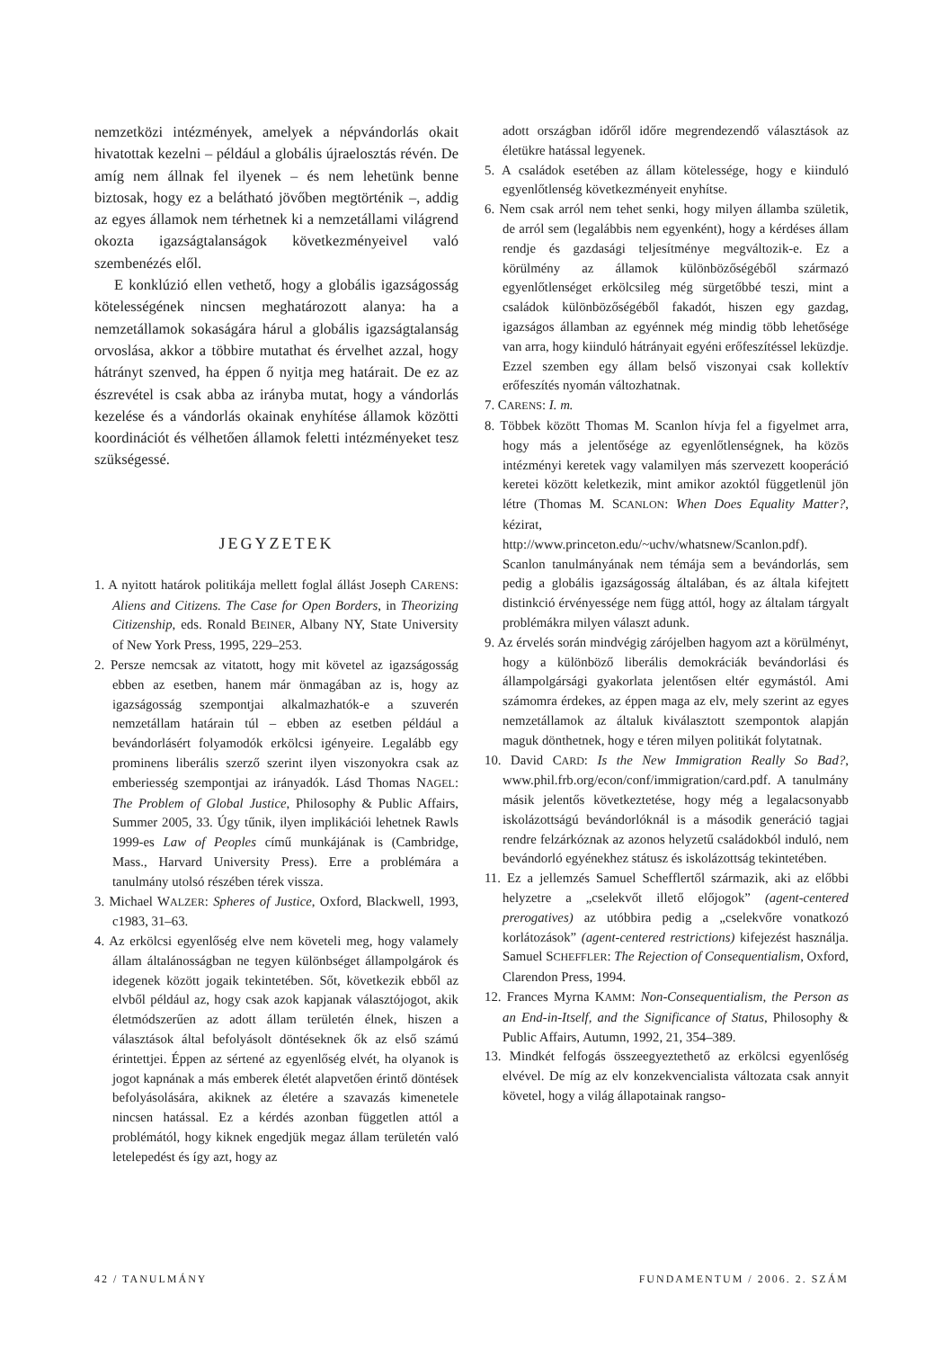nemzetközi intézmények, amelyek a népvándorlás okait hivatottak kezelni – például a globális újraelosztás révén. De amíg nem állnak fel ilyenek – és nem lehetünk benne biztosak, hogy ez a belátható jövőben megtörténik –, addig az egyes államok nem térhetnek ki a nemzetállami világrend okozta igazságtalanságok következményeivel való szembenézés elől.
E konklúzió ellen vethető, hogy a globális igazságosság kötelességének nincsen meghatározott alanya: ha a nemzetállamok sokaságára hárul a globális igazságtalanság orvoslása, akkor a többire mutathat és érvelhet azzal, hogy hátrányt szenved, ha éppen ő nyitja meg határait. De ez az észrevétel is csak abba az irányba mutat, hogy a vándorlás kezelése és a vándorlás okainak enyhítése államok közötti koordinációt és vélhetően államok feletti intézményeket tesz szükségessé.
JEGYZETEK
1. A nyitott határok politikája mellett foglal állást Joseph CARENS: Aliens and Citizens. The Case for Open Borders, in Theorizing Citizenship, eds. Ronald BEINER, Albany NY, State University of New York Press, 1995, 229–253.
2. Persze nemcsak az vitatott, hogy mit követel az igazságosság ebben az esetben, hanem már önmagában az is, hogy az igazságosság szempontjai alkalmazhatók-e a szuverén nemzetállam határain túl – ebben az esetben például a bevándorlásért folyamodók erkölcsi igényeire. Legalább egy prominens liberális szerző szerint ilyen viszonyokra csak az emberiesség szempontjai az irányadók. Lásd Thomas NAGEL: The Problem of Global Justice, Philosophy & Public Affairs, Summer 2005, 33. Úgy tűnik, ilyen implikációi lehetnek Rawls 1999-es Law of Peoples című munkájának is (Cambridge, Mass., Harvard University Press). Erre a problémára a tanulmány utolsó részében térek vissza.
3. Michael WALZER: Spheres of Justice, Oxford, Blackwell, 1993, c1983, 31–63.
4. Az erkölcsi egyenlőség elve nem követeli meg, hogy valamely állam általánosságban ne tegyen különbséget állampolgárok és idegenek között jogaik tekintetében. Sőt, következik ebből az elvből például az, hogy csak azok kapjanak választójogot, akik életmódszerűen az adott állam területén élnek, hiszen a választások által befolyásolt döntéseknek ők az első számú érintettjei. Éppen az sértené az egyenlőség elvét, ha olyanok is jogot kapnának a más emberek életét alapvetően érintő döntések befolyásolására, akiknek az életére a szavazás kimenetele nincsen hatással. Ez a kérdés azonban független attól a problémától, hogy kiknek engedjük megaz állam területén való letelepedést és így azt, hogy az
adott országban időről időre megrendezendő választások az életükre hatással legyenek.
5. A családok esetében az állam kötelessége, hogy e kiinduló egyenlőtlenség következményeit enyhítse.
6. Nem csak arról nem tehet senki, hogy milyen államba születik, de arról sem (legalábbis nem egyenként), hogy a kérdéses állam rendje és gazdasági teljesítménye megváltozik-e. Ez a körülmény az államok különbözőségéből származó egyenlőtlenséget erkölcsileg még sürgetőbbé teszi, mint a családok különbözőségéből fakadót, hiszen egy gazdag, igazságos államban az egyénnek még mindig több lehetősége van arra, hogy kiinduló hátrányait egyéni erőfeszítéssel leküzdje. Ezzel szemben egy állam belső viszonyai csak kollektív erőfeszítés nyomán változhatnak.
7. CARENS: I. m.
8. Többek között Thomas M. Scanlon hívja fel a figyelmet arra, hogy más a jelentősége az egyenlőtlenségnek, ha közös intézményi keretek vagy valamilyen más szervezett kooperáció keretei között keletkezik, mint amikor azoktól függetlenül jön létre (Thomas M. SCANLON: When Does Equality Matter?, kézirat, http://www.princeton.edu/~uchv/whatsnew/Scanlon.pdf). Scanlon tanulmányának nem témája sem a bevándorlás, sem pedig a globális igazságosság általában, és az általa kifejtett distinkció érvényessége nem függ attól, hogy az általam tárgyalt problémákra milyen választ adunk.
9. Az érvelés során mindvégig zárójelben hagyom azt a körülményt, hogy a különböző liberális demokráciák bevándorlási és állampolgársági gyakorlata jelentősen eltér egymástól. Ami számomra érdekes, az éppen maga az elv, mely szerint az egyes nemzetállamok az általuk kiválasztott szempontok alapján maguk dönthetnek, hogy e téren milyen politikát folytatnak.
10. David CARD: Is the New Immigration Really So Bad?, www.phil.frb.org/econ/conf/immigration/card.pdf. A tanulmány másik jelentős következtetése, hogy még a legalacsonyabb iskolázottságú bevándorlóknál is a második generáció tagjai rendre felzárkóznak az azonos helyzetű családokból induló, nem bevándorló egyénekhez státusz és iskolázottság tekintetében.
11. Ez a jellemzés Samuel Schefflertől származik, aki az előbbi helyzetre a „cselekvőt illető előjogok” (agent-centered prerogatives) az utóbbira pedig a „cselekvőre vonatkozó korlátozások” (agent-centered restrictions) kifejezést használja. Samuel SCHEFFLER: The Rejection of Consequentialism, Oxford, Clarendon Press, 1994.
12. Frances Myrna KAMM: Non-Consequentialism, the Person as an End-in-Itself, and the Significance of Status, Philosophy & Public Affairs, Autumn, 1992, 21, 354–389.
13. Mindkét felfogás összeegyeztethető az erkölcsi egyenlőség elvével. De míg az elv konzekvencialista változata csak annyit követel, hogy a világ állapotainak rangso-
42 / TANULMÁNY FUNDAMENTUM / 2006. 2. SZÁM